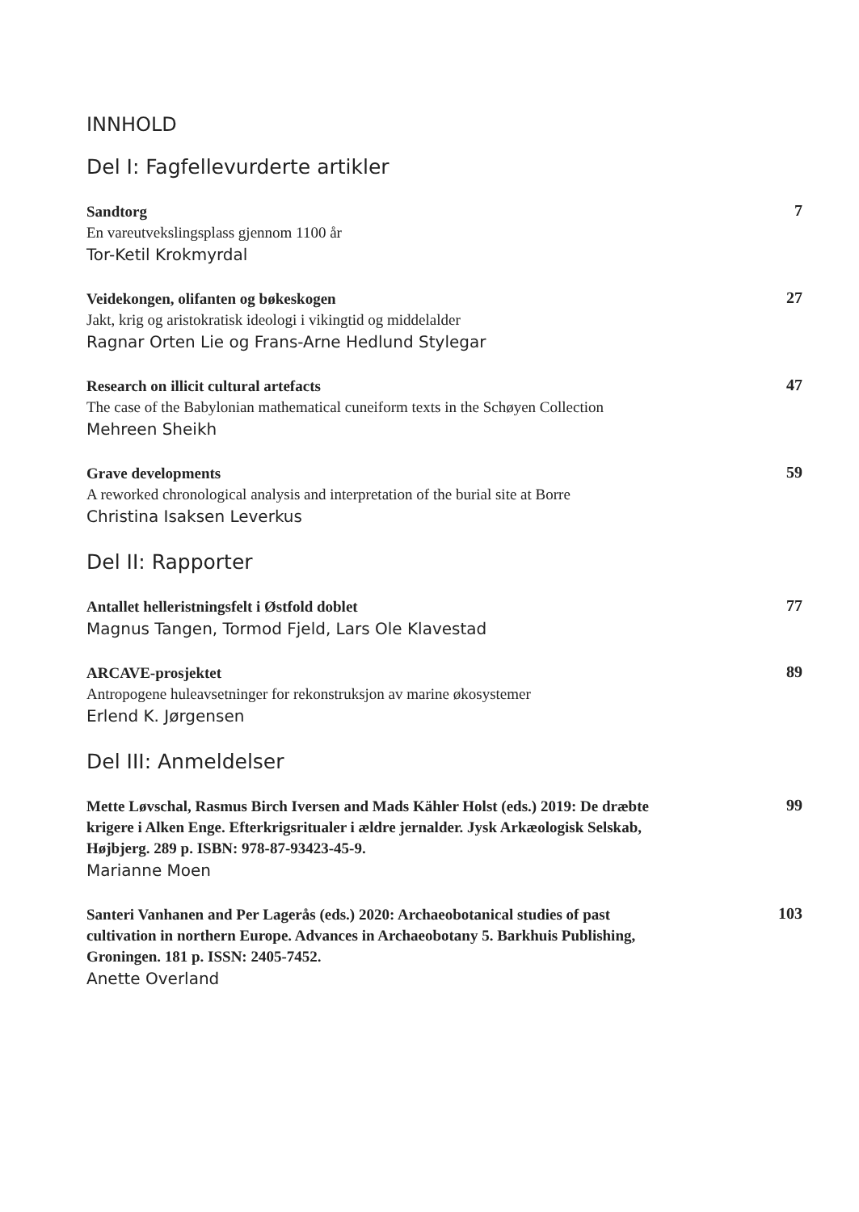INNHOLD
Del I: Fagfellevurderte artikler
Sandtorg
En vareutvekslingsplass gjennom 1100 år
Tor-Ketil Krokmyrdal
7
Veidekongen, olifanten og bøkeskogen
Jakt, krig og aristokratisk ideologi i vikingtid og middelalder
Ragnar Orten Lie og Frans-Arne Hedlund Stylegar
27
Research on illicit cultural artefacts
The case of the Babylonian mathematical cuneiform texts in the Schøyen Collection
Mehreen Sheikh
47
Grave developments
A reworked chronological analysis and interpretation of the burial site at Borre
Christina Isaksen Leverkus
59
Del II: Rapporter
Antallet helleristningsfelt i Østfold doblet
Magnus Tangen, Tormod Fjeld, Lars Ole Klavestad
77
ARCAVE-prosjektet
Antropogene huleavsetninger for rekonstruksjon av marine økosystemer
Erlend K. Jørgensen
89
Del III: Anmeldelser
Mette Løvschal, Rasmus Birch Iversen and Mads Kähler Holst (eds.) 2019: De dræbte krigere i Alken Enge. Efterkrigsritualer i ældre jernalder. Jysk Arkæologisk Selskab, Højbjerg. 289 p. ISBN: 978-87-93423-45-9.
Marianne Moen
99
Santeri Vanhanen and Per Lagerås (eds.) 2020: Archaeobotanical studies of past cultivation in northern Europe. Advances in Archaeobotany 5. Barkhuis Publishing, Groningen. 181 p. ISSN: 2405-7452.
Anette Overland
103